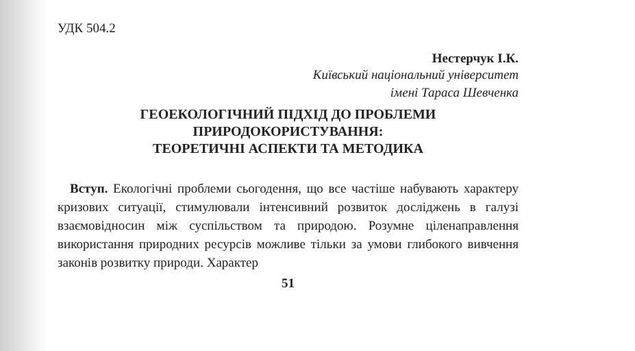УДК 504.2
Нестерчук І.К.
Київський національний університет
імені Тараса Шевченка
ГЕОЕКОЛОГІЧНИЙ ПІДХІД ДО ПРОБЛЕМИ
ПРИРОДОКОРИСТУВАННЯ:
ТЕОРЕТИЧНІ АСПЕКТИ ТА МЕТОДИКА
Вступ. Екологічні проблеми сьогодення, що все частіше набувають характеру кризових ситуації, стимулювали інтенсивний розвиток досліджень в галузі взаємовідносин між суспільством та природою. Розумне ціленаправлення використання природних ресурсів можливе тільки за умови глибокого вивчення законів розвитку природи. Характер
51